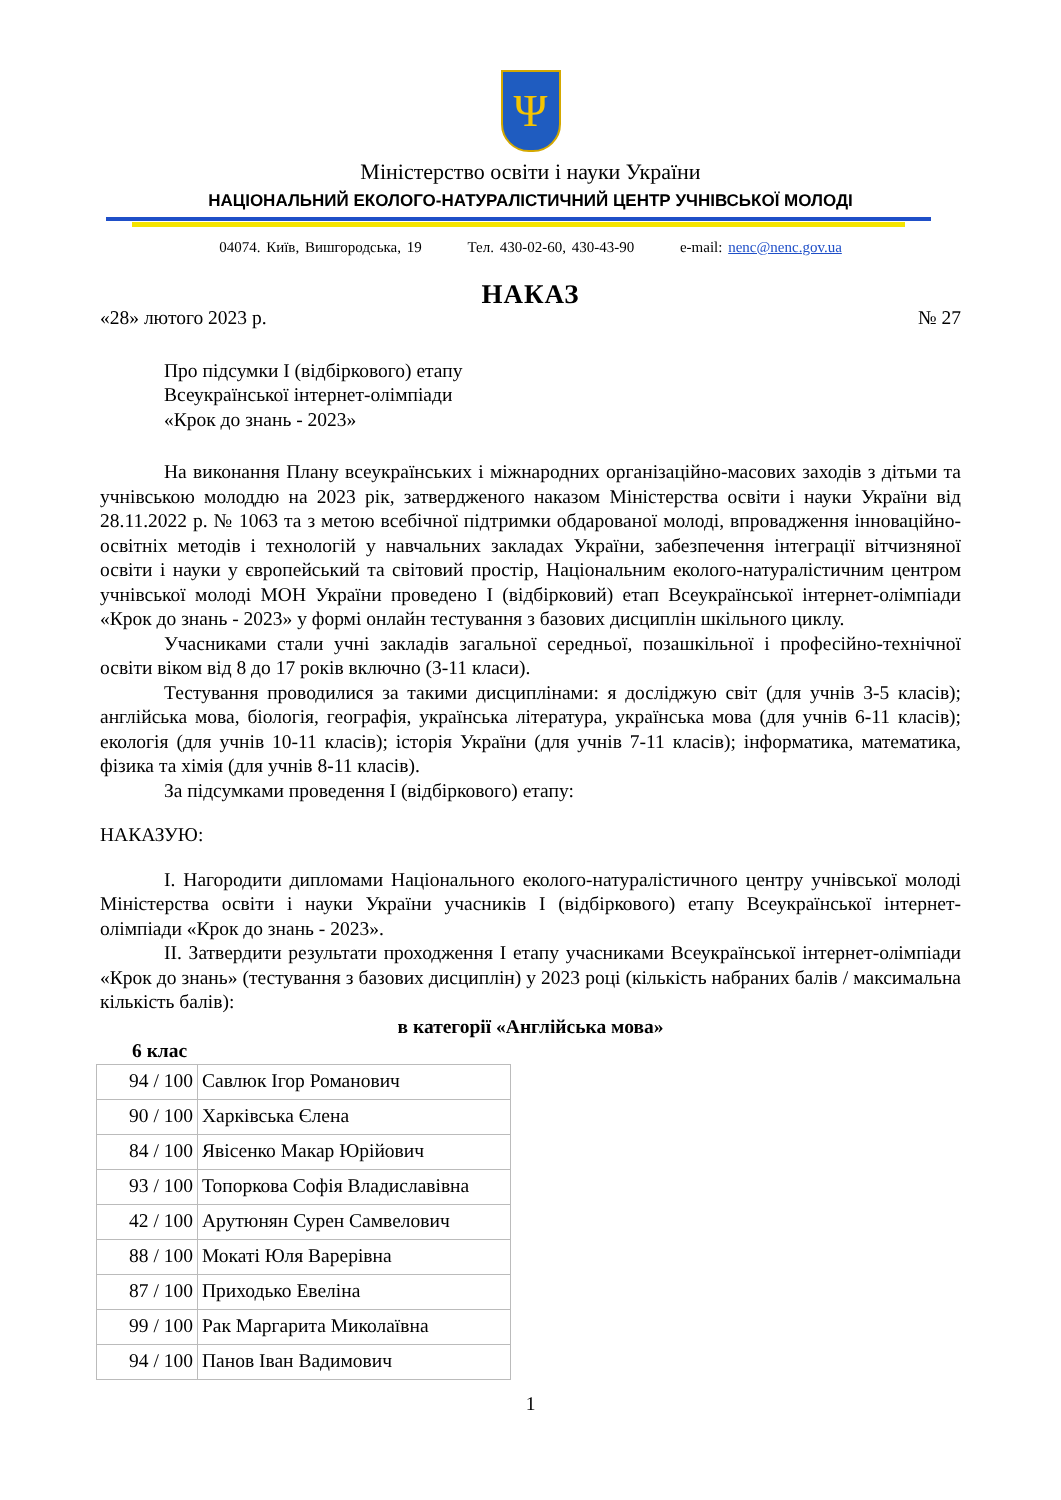Ψ
Міністерство освіти і науки України
НАЦІОНАЛЬНИЙ ЕКОЛОГО-НАТУРАЛІСТИЧНИЙ ЦЕНТР УЧНІВСЬКОЇ МОЛОДІ
04074. Київ, Вишгородська, 19 Тел. 430-02-60, 430-43-90 e-mail: nenc@nenc.gov.ua
НАКАЗ
«28» лютого 2023 р. № 27
Про підсумки І (відбіркового) етапу
Всеукраїнської інтернет-олімпіади
«Крок до знань - 2023»
На виконання Плану всеукраїнських і міжнародних організаційно-масових заходів з дітьми та учнівською молоддю на 2023 рік, затвердженого наказом Міністерства освіти і науки України від 28.11.2022 р. № 1063 та з метою всебічної підтримки обдарованої молоді, впровадження інноваційно-освітніх методів і технологій у навчальних закладах України, забезпечення інтеграції вітчизняної освіти і науки у європейський та світовий простір, Національним еколого-натуралістичним центром учнівської молоді МОН України проведено І (відбірковий) етап Всеукраїнської інтернет-олімпіади «Крок до знань - 2023» у формі онлайн тестування з базових дисциплін шкільного циклу.
Учасниками стали учні закладів загальної середньої, позашкільної і професійно-технічної освіти віком від 8 до 17 років включно (3-11 класи).
Тестування проводилися за такими дисциплінами: я досліджую світ (для учнів 3-5 класів); англійська мова, біологія, географія, українська література, українська мова (для учнів 6-11 класів); екологія (для учнів 10-11 класів); історія України (для учнів 7-11 класів); інформатика, математика, фізика та хімія (для учнів 8-11 класів).
За підсумками проведення І (відбіркового) етапу:
НАКАЗУЮ:
І. Нагородити дипломами Національного еколого-натуралістичного центру учнівської молоді Міністерства освіти і науки України учасників І (відбіркового) етапу Всеукраїнської інтернет-олімпіади «Крок до знань - 2023».
ІІ. Затвердити результати проходження І етапу учасниками Всеукраїнської інтернет-олімпіади «Крок до знань» (тестування з базових дисциплін) у 2023 році (кількість набраних балів / максимальна кількість балів):
в категорії «Англійська мова»
6 клас
| 94 / 100 | Савлюк Ігор Романович |
| 90 / 100 | Харківська Єлена |
| 84 / 100 | Явісенко Макар Юрійович |
| 93 / 100 | Топоркова Софія Владиславівна |
| 42 / 100 | Арутюнян Сурен Самвелович |
| 88 / 100 | Мокаті Юля Варерівна |
| 87 / 100 | Приходько Евеліна |
| 99 / 100 | Рак Маргарита Миколаївна |
| 94 / 100 | Панов Іван Вадимович |
1